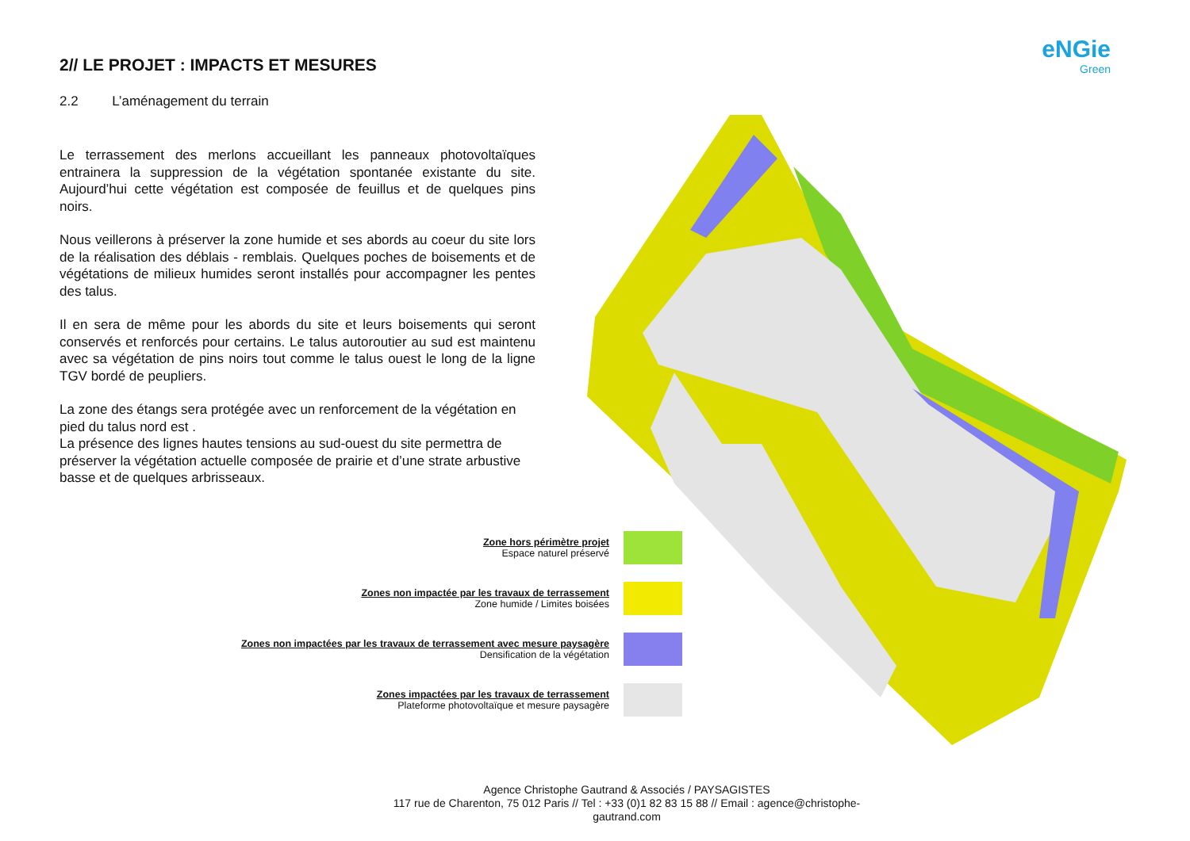eNGie
Green
2// LE PROJET : IMPACTS ET MESURES
2.2 L’aménagement du terrain
Le terrassement des merlons accueillant les panneaux photovoltaïques entrainera la suppression de la végétation spontanée existante du site. Aujourd’hui cette végétation est composée de feuillus et de quelques pins noirs.
Nous veillerons à préserver la zone humide et ses abords au coeur du site lors de la réalisation des déblais - remblais. Quelques poches de boisements et de végétations de milieux humides seront installés pour accompagner les pentes des talus.
Il en sera de même pour les abords du site et leurs boisements qui seront conservés et renforcés pour certains. Le talus autoroutier au sud est maintenu avec sa végétation de pins noirs tout comme le talus ouest le long de la ligne TGV bordé de peupliers.
La zone des étangs sera protégée avec un renforcement de la végétation en pied du talus nord est .
La présence des lignes hautes tensions au sud-ouest du site permettra de préserver la végétation actuelle composée de prairie et d’une strate arbustive basse et de quelques arbrisseaux.
Zone hors périmètre projet
Espace naturel préservé
Zones non impactée par les travaux de terrassement
Zone humide / Limites boisées
Zones non impactées par les travaux de terrassement avec mesure paysagère
Densification de la végétation
Zones impactées par les travaux de terrassement
Plateforme photovoltaïque et mesure paysagère
Agence Christophe Gautrand & Associés / PAYSAGISTES
117 rue de Charenton, 75 012 Paris // Tel : +33 (0)1 82 83 15 88 // Email : agence@christophe-gautrand.com